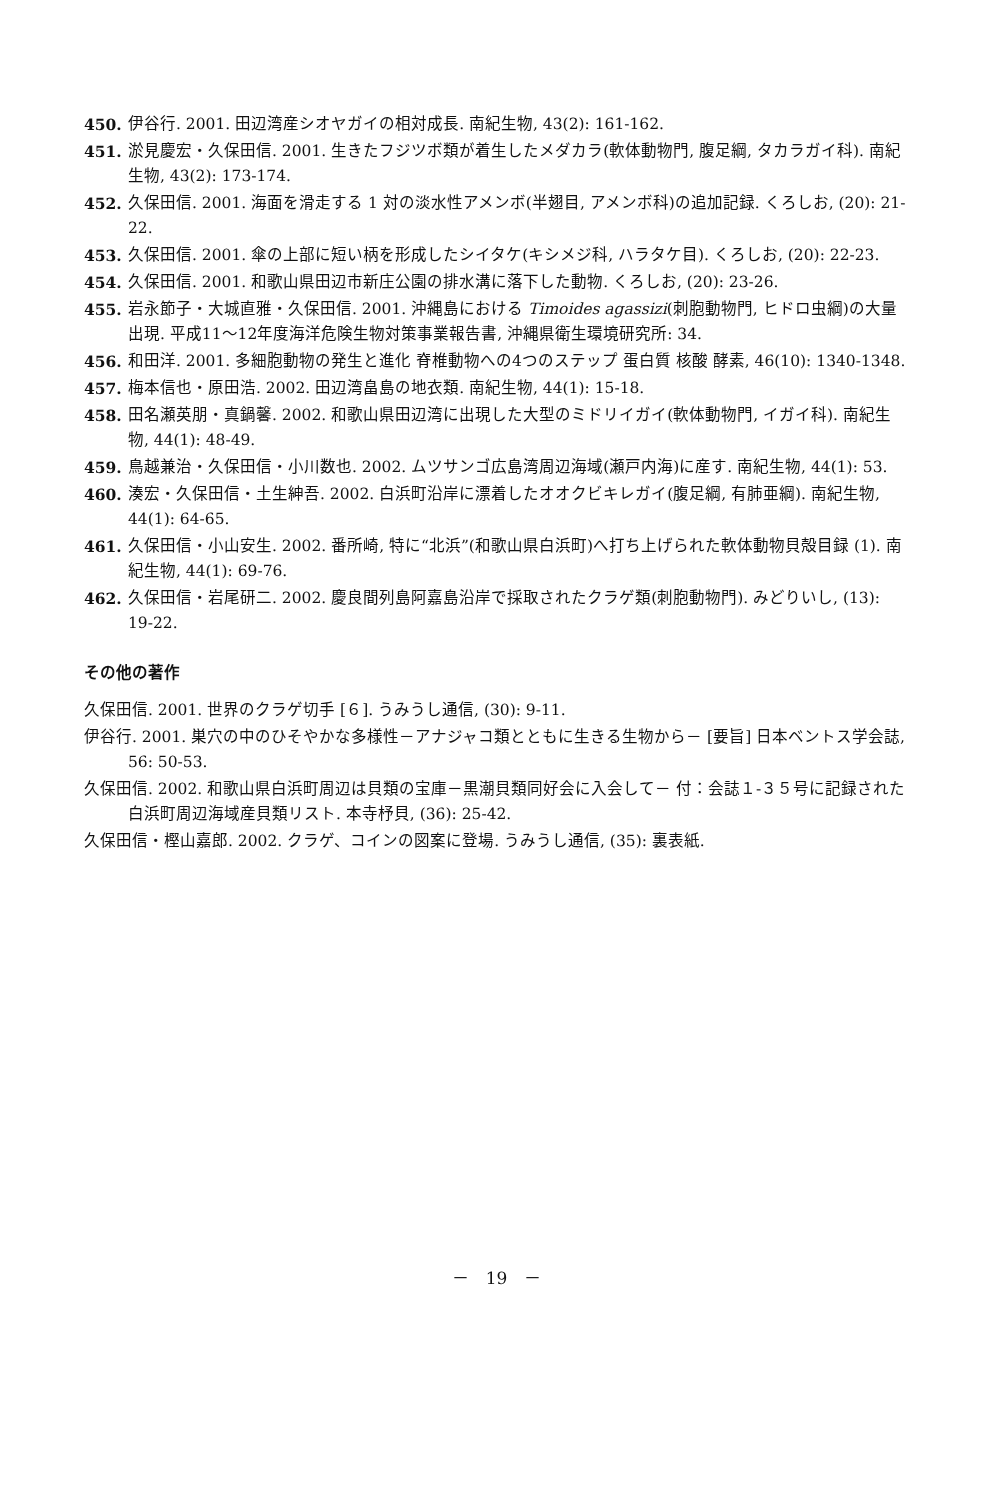450. 伊谷行. 2001. 田辺湾産シオヤガイの相対成長. 南紀生物, 43(2): 161-162.
451. 淤見慶宏・久保田信. 2001. 生きたフジツボ類が着生したメダカラ(軟体動物門, 腹足綱, タカラガイ科). 南紀生物, 43(2): 173-174.
452. 久保田信. 2001. 海面を滑走する 1 対の淡水性アメンボ(半翅目, アメンボ科)の追加記録. くろしお, (20): 21-22.
453. 久保田信. 2001. 傘の上部に短い柄を形成したシイタケ(キシメジ科, ハラタケ目). くろしお, (20): 22-23.
454. 久保田信. 2001. 和歌山県田辺市新庄公園の排水溝に落下した動物. くろしお, (20): 23-26.
455. 岩永節子・大城直雅・久保田信. 2001. 沖縄島における Timoides agassizi(刺胞動物門, ヒドロ虫綱)の大量出現. 平成11～12年度海洋危険生物対策事業報告書, 沖縄県衛生環境研究所: 34.
456. 和田洋. 2001. 多細胞動物の発生と進化 脊椎動物への4つのステップ 蛋白質 核酸 酵素, 46(10): 1340-1348.
457. 梅本信也・原田浩. 2002. 田辺湾畠島の地衣類. 南紀生物, 44(1): 15-18.
458. 田名瀬英朋・真鍋馨. 2002. 和歌山県田辺湾に出現した大型のミドリイガイ(軟体動物門, イガイ科). 南紀生物, 44(1): 48-49.
459. 鳥越兼治・久保田信・小川数也. 2002. ムツサンゴ広島湾周辺海域(瀬戸内海)に産す. 南紀生物, 44(1): 53.
460. 湊宏・久保田信・土生紳吾. 2002. 白浜町沿岸に漂着したオオクビキレガイ(腹足綱, 有肺亜綱). 南紀生物, 44(1): 64-65.
461. 久保田信・小山安生. 2002. 番所崎, 特に“北浜”(和歌山県白浜町)へ打ち上げられた軟体動物貝殻目録 (1). 南紀生物, 44(1): 69-76.
462. 久保田信・岩尾研二. 2002. 慶良間列島阿嘉島沿岸で採取されたクラゲ類(刺胞動物門). みどりいし, (13): 19-22.
その他の著作
久保田信. 2001. 世界のクラゲ切手 [６]. うみうし通信, (30): 9-11.
伊谷行. 2001. 巣穴の中のひそやかな多様性－アナジャコ類とともに生きる生物から－ [要旨] 日本ベントス学会誌, 56: 50-53.
久保田信. 2002. 和歌山県白浜町周辺は貝類の宝庫－黒潮貝類同好会に入会して－ 付：会誌１-３５号に記録された白浜町周辺海域産貝類リスト. 本寺杼貝, (36): 25-42.
久保田信・樫山嘉郎. 2002. クラゲ、コインの図案に登場. うみうし通信, (35): 裏表紙.
－　19　－